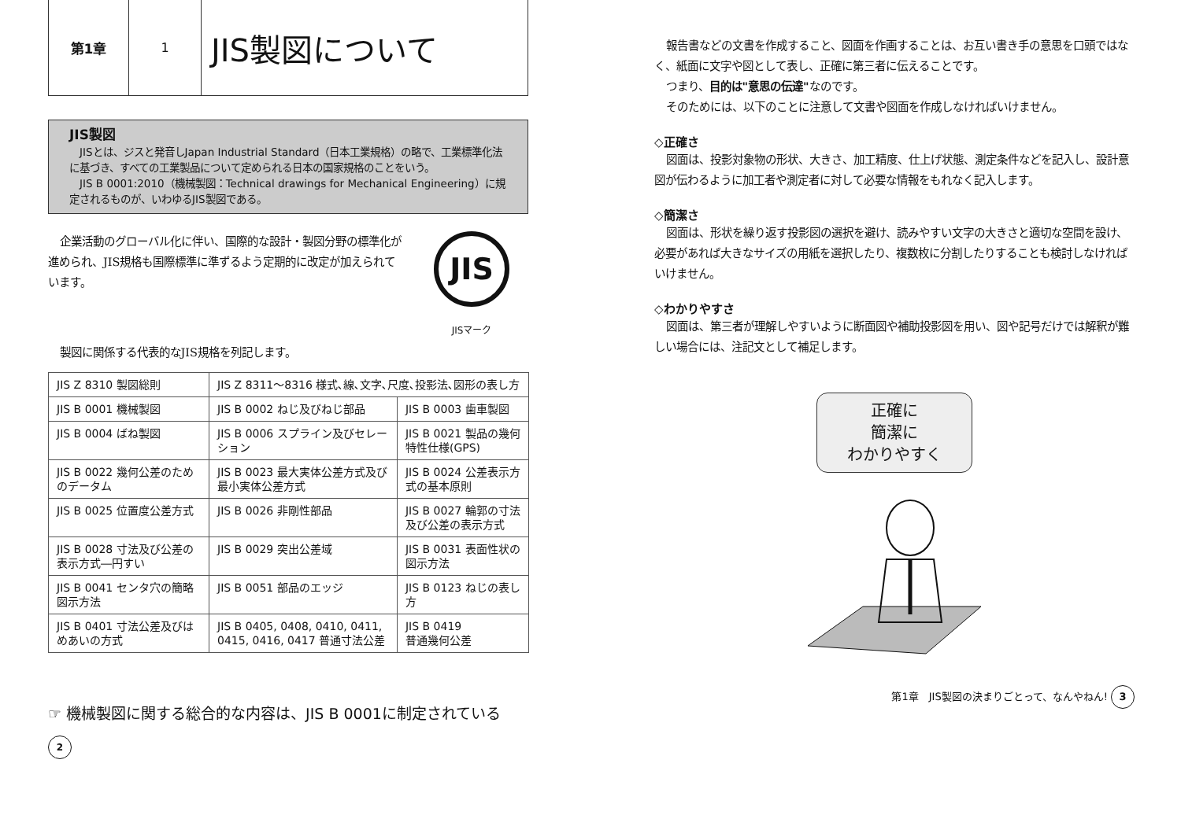第1章 1
JIS製図について
JIS製図
　JISとは、ジスと発音しJapan Industrial Standard（日本工業規格）の略で、工業標準化法に基づき、すべての工業製品について定められる日本の国家規格のことをいう。
　JIS B 0001:2010（機械製図：Technical drawings for Mechanical Engineering）に規定されるものが、いわゆるJIS製図である。
企業活動のグローバル化に伴い、国際的な設計・製図分野の標準化が進められ、JIS規格も国際標準に準ずるよう定期的に改定が加えられています。
JIS
JISマーク
製図に関係する代表的なJIS規格を列記します。
| JIS Z 8310 製図総則 | JIS Z 8311～8316 様式､線､文字､尺度､投影法､図形の表し方 | |
| JIS B 0001 機械製図 | JIS B 0002 ねじ及びねじ部品 | JIS B 0003 歯車製図 |
| JIS B 0004 ばね製図 | JIS B 0006 スプライン及びセレーション | JIS B 0021 製品の幾何特性仕様(GPS) |
| JIS B 0022 幾何公差のためのデータム | JIS B 0023 最大実体公差方式及び最小実体公差方式 | JIS B 0024 公差表示方式の基本原則 |
| JIS B 0025 位置度公差方式 | JIS B 0026 非剛性部品 | JIS B 0027 輪郭の寸法及び公差の表示方式 |
| JIS B 0028 寸法及び公差の表示方式―円すい | JIS B 0029 突出公差域 | JIS B 0031 表面性状の図示方法 |
| JIS B 0041 センタ穴の簡略図示方法 | JIS B 0051 部品のエッジ | JIS B 0123 ねじの表し方 |
| JIS B 0401 寸法公差及びはめあいの方式 | JIS B 0405, 0408, 0410, 0411, 0415, 0416, 0417 普通寸法公差 | JIS B 0419 普通幾何公差 |
☞ 機械製図に関する総合的な内容は、JIS B 0001に制定されている
2
報告書などの文書を作成すること、図面を作画することは、お互い書き手の意思を口頭ではなく、紙面に文字や図として表し、正確に第三者に伝えることです。
つまり、目的は"意思の伝達"なのです。
そのためには、以下のことに注意して文書や図面を作成しなければいけません。
◇正確さ
図面は、投影対象物の形状、大きさ、加工精度、仕上げ状態、測定条件などを記入し、設計意図が伝わるように加工者や測定者に対して必要な情報をもれなく記入します。
◇簡潔さ
図面は、形状を繰り返す投影図の選択を避け、読みやすい文字の大きさと適切な空間を設け、必要があれば大きなサイズの用紙を選択したり、複数枚に分割したりすることも検討しなければいけません。
◇わかりやすさ
図面は、第三者が理解しやすいように断面図や補助投影図を用い、図や記号だけでは解釈が難しい場合には、注記文として補足します。
正確に
簡潔に
わかりやすく
第1章　JIS製図の決まりごとって、なんやねん! 3